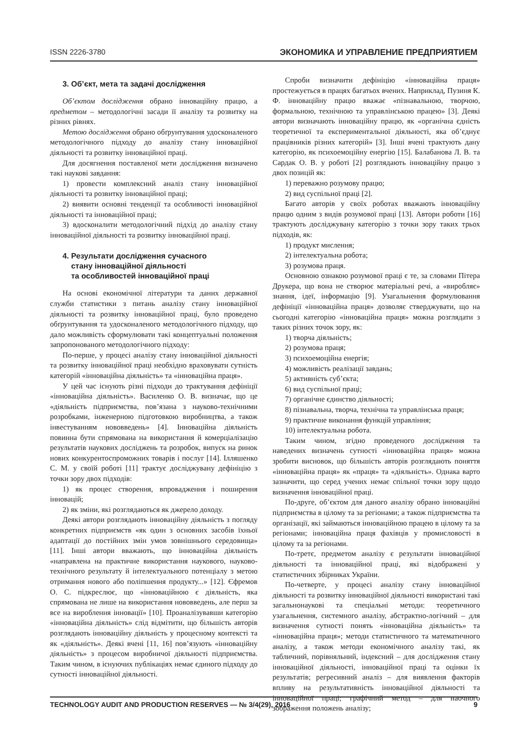ISSN 2226-3780 ЭКОНОМИКА И УПРАВЛЕНИЕ ПРЕДПРИЯТИЕМ
3. Об’єкт, мета та задачі дослідження
Об’єктом дослідження обрано інноваційну працю, а предметом – методологічні засади її аналізу та розвитку на різних рівнях.
Метою дослідження обрано обґрунтування удосконаленого методологічного підходу до аналізу стану інноваційної діяльності та розвитку інноваційної праці.
Для досягнення поставленої мети дослідження визначено такі наукові завдання:
1) провести комплексний аналіз стану інноваційної діяльності та розвитку інноваційної праці;
2) виявити основні тенденції та особливості інноваційної діяльності та інноваційної праці;
3) вдосконалити методологічний підхід до аналізу стану інноваційної діяльності та розвитку інноваційної праці.
4. Результати дослідження сучасного
стану інноваційної діяльності
та особливостей інноваційної праці
На основі економічної літератури та даних державної служби статистики з питань аналізу стану інноваційної діяльності та розвитку інноваційної праці, було проведено обґрунтування та удосконаленого методологічного підходу, що дало можливість сформулювати такі концептуальні положення запропонованого методологічного підходу:
По-перше, у процесі аналізу стану інноваційної діяльності та розвитку інноваційної праці необхідно враховувати сутність категорій «інноваційна діяльність» та «інноваційна праця».
У цей час існують різні підходи до трактування дефініції «інноваційна діяльність». Василенко О. В. визначає, що це «діяльність підприємства, пов’язана з науково-технічними розробками, інженерною підготовкою виробництва, а також інвестуванням нововведень» [4]. Інноваційна діяльність повинна бути спрямована на використання й комерціалізацію результатів наукових досліджень та розробок, випуск на ринок нових конкурентоспроможних товарів і послуг [14]. Ілляшенко С. М. у своїй роботі [11] трактує досліджувану дефініцію з точки зору двох підходів:
1) як процес створення, впровадження і поширення інновацій;
2) як зміни, які розглядаються як джерело доходу.
Деякі автори розглядають інноваційну діяльність з погляду конкретних підприємств «як один з основних засобів їхньої адаптації до постійних змін умов зовнішнього середовища» [11]. Інші автори вважають, що інноваційна діяльність «направлена на практичне використання наукового, науково-технічного результату й інтелектуального потенціалу з метою отримання нового або поліпшення продукту...» [12]. Єфремов О. С. підкреслює, що «інноваційною є діяльність, яка спрямована не лише на використання нововведень, але перш за все на вироблення інновації» [10]. Проаналізувавши категорію «інноваційна діяльність» слід відмітити, що більшість авторів розглядають інноваційну діяльність у процесному контексті та як «діяльність». Деякі вчені [11, 16] пов’язують «інноваційну діяльність» з процесом виробничої діяльності підприємства. Таким чином, в існуючих публікаціях немає єдиного підходу до сутності інноваційної діяльності.
Спроби визначити дефініцію «інноваційна праця» простежується в працях багатьох вчених. Наприклад, Пузиня К. Ф. інноваційну працю вважає «пізнавальною, творчою, формальною, технічною та управлінською працею» [3]. Деякі автори визначають інноваційну працю, як «органічна єдність теоретичної та експериментальної діяльності, яка об’єднує працівників різних категорій» [3]. Інші вчені трактують дану категорію, як психоемоційну енергію [15]. Балабанова Л. В. та Сардак О. В. у роботі [2] розглядають інноваційну працю з двох позицій як:
1) переважно розумову працю;
2) вид суспільної праці [2].
Багато авторів у своїх роботах вважають інноваційну працю одним з видів розумової праці [13]. Автори роботи [16] трактують досліджувану категорію з точки зору таких трьох підходів, як:
1) продукт мислення;
2) інтелектуальна робота;
3) розумова праця.
Основною ознакою розумової праці є те, за словами Пітера Друкера, що вона не створює матеріальні речі, а «виробляє» знання, ідеї, інформацію [9]. Узагальнення формулювання дефініції «інноваційна праця» дозволяє стверджувати, що на сьогодні категорію «інноваційна праця» можна розглядати з таких різних точок зору, як:
1) творча діяльність;
2) розумова праця;
3) психоемоційна енергія;
4) можливість реалізації завдань;
5) активність суб’єкта;
6) вид суспільної праці;
7) органічне єдинство діяльності;
8) пізнавальна, творча, технічна та управлінська праця;
9) практичне виконання функцій управління;
10) інтелектуальна робота.
Таким чином, згідно проведеного дослідження та наведених визначень сутності «інноваційна праця» можна зробити висновок, що більшість авторів розглядають поняття «інноваційна праця» як «праця» та «діяльність». Однака варто зазначити, що серед учених немає спільної точки зору щодо визначення інноваційної праці.
По-друге, об’єктом для даного аналізу обрано інноваційні підприємства в цілому та за регіонами; а також підприємства та організації, які займаються інноваційною працею в цілому та за регіонами; інноваційна праця фахівців у промисловості в цілому та за регіонами.
По-третє, предметом аналізу є результати інноваційної діяльності та інноваційної праці, які відображені у статистичних збірниках України.
По-четверте, у процесі аналізу стану інноваційної діяльності та розвитку інноваційної діяльності використані такі загальнонаукові та спеціальні методи: теоретичного узагальнення, системного аналізу, абстрактно-логічний – для визначення сутності понять «інноваційна діяльність» та «інноваційна праця»; методи статистичного та математичного аналізу, а також методи економічного аналізу такі, як табличний, порівняльний, індексний – для дослідження стану інноваційної діяльності, інноваційної праці та оцінки їх результатів; регресивний аналіз – для виявлення факторів впливу на результативність інноваційної діяльності та інноваційної праці; графічний метод – для наочного зображення положень аналізу;
TECHNOLOGY AUDIT AND PRODUCTION RESERVES — № 3/4(29), 2016 9